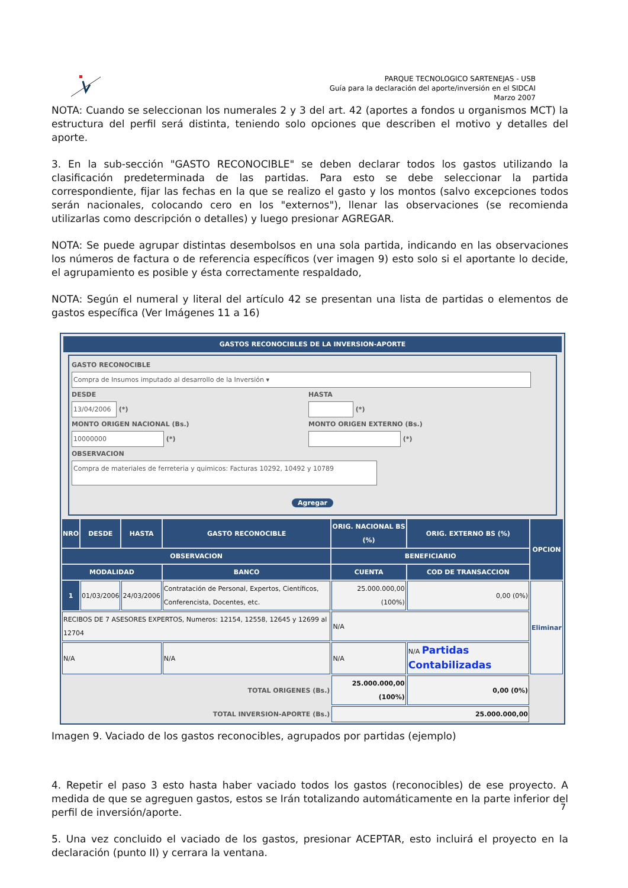PARQUE TECNOLOGICO SARTENEJAS - USB
Guía para la declaración del aporte/inversión en el SIDCAI
Marzo 2007
NOTA: Cuando se seleccionan los numerales 2 y 3 del art. 42 (aportes a fondos u organismos MCT) la estructura del perfil será distinta, teniendo solo opciones que describen el motivo y detalles del aporte.
3. En la sub-sección "GASTO RECONOCIBLE" se deben declarar todos los gastos utilizando la clasificación predeterminada de las partidas. Para esto se debe seleccionar la partida correspondiente, fijar las fechas en la que se realizo el gasto y los montos (salvo excepciones todos serán nacionales, colocando cero en los "externos"), llenar las observaciones (se recomienda utilizarlas como descripción o detalles) y luego presionar AGREGAR.
NOTA: Se puede agrupar distintas desembolsos en una sola partida, indicando en las observaciones los números de factura o de referencia específicos (ver imagen 9) esto solo si el aportante lo decide, el agrupamiento es posible y ésta correctamente respaldado,
NOTA: Según el numeral y literal del artículo 42 se presentan una lista de partidas o elementos de gastos específica (Ver Imágenes 11 a 16)
GASTOS RECONOCIBLES DE LA INVERSION-APORTE
GASTO RECONOCIBLE
Compra de Insumos imputado al desarrollo de la Inversión ▾
DESDE
13/04/2006 (*)
MONTO ORIGEN NACIONAL (Bs.)
10000000 (*)
HASTA
(*)
MONTO ORIGEN EXTERNO (Bs.)
(*)
OBSERVACION
Compra de materiales de ferreteria y quimicos: Facturas 10292, 10492 y 10789
Agregar
| NRO | DESDE | HASTA | GASTO RECONOCIBLE | ORIG. NACIONAL BS (%) | ORIG. EXTERNO BS (%) | OPCION |
| --- | --- | --- | --- | --- | --- | --- |
| OBSERVACION | | | | BENEFICIARIO | | |
| MODALIDAD | | | BANCO | CUENTA | COD DE TRANSACCION | |
| 1 | 01/03/2006 | 24/03/2006 | Contratación de Personal, Expertos, Científicos, Conferencista, Docentes, etc. | 25.000.000,00 (100%) | 0,00 (0%) | Eliminar |
| RECIBOS DE 7 ASESORES EXPERTOS, Numeros: 12154, 12558, 12645 y 12699 al 12704 | | | | N/A | | |
| N/A | | | N/A | N/A | N/A Partidas Contabilizadas | |
| TOTAL ORIGENES (Bs.) | | | | 25.000.000,00 (100%) | 0,00 (0%) | |
| TOTAL INVERSION-APORTE (Bs.) | | | | 25.000.000,00 | | |
Imagen 9. Vaciado de los gastos reconocibles, agrupados por partidas (ejemplo)
4. Repetir el paso 3 esto hasta haber vaciado todos los gastos (reconocibles) de ese proyecto. A medida de que se agreguen gastos, estos se Irán totalizando automáticamente en la parte inferior del perfil de inversión/aporte.
5. Una vez concluido el vaciado de los gastos, presionar ACEPTAR, esto incluirá el proyecto en la declaración (punto II) y cerrara la ventana.
7